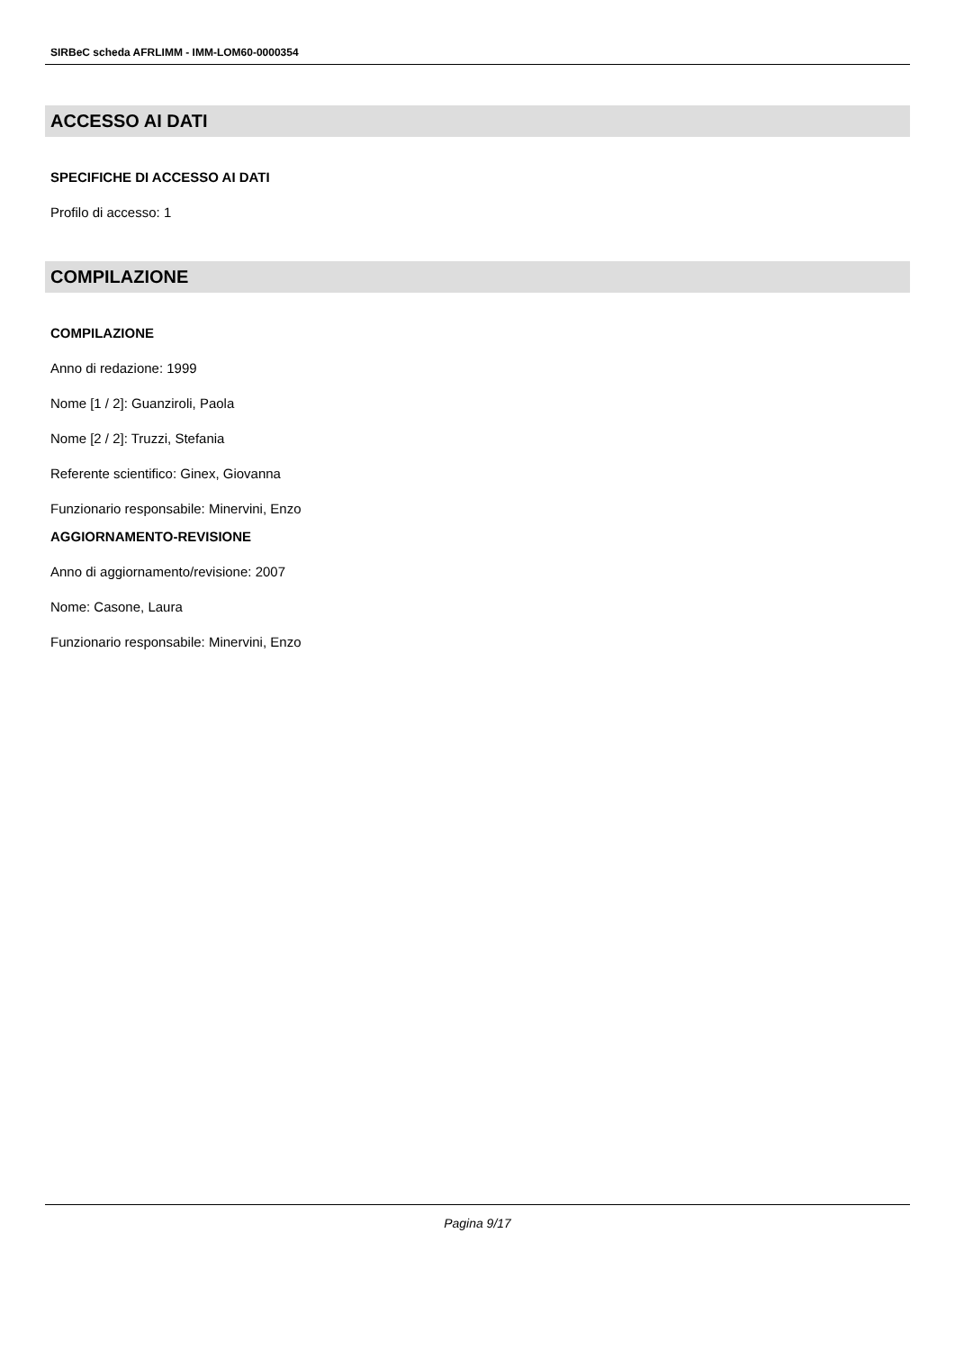SIRBeC scheda AFRLIMM - IMM-LOM60-0000354
ACCESSO AI DATI
SPECIFICHE DI ACCESSO AI DATI
Profilo di accesso: 1
COMPILAZIONE
COMPILAZIONE
Anno di redazione: 1999
Nome [1 / 2]: Guanziroli, Paola
Nome [2 / 2]: Truzzi, Stefania
Referente scientifico: Ginex, Giovanna
Funzionario responsabile: Minervini, Enzo
AGGIORNAMENTO-REVISIONE
Anno di aggiornamento/revisione: 2007
Nome: Casone, Laura
Funzionario responsabile: Minervini, Enzo
Pagina 9/17